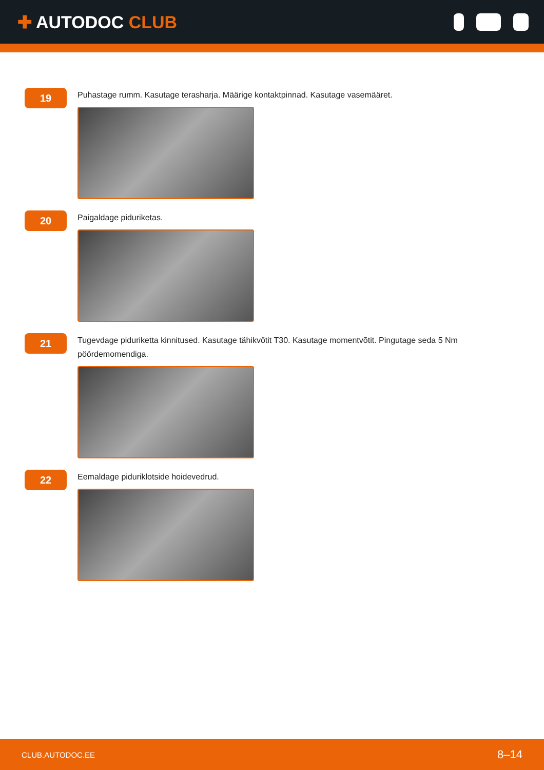✚ AUTODOC CLUB
19
Puhastage rumm. Kasutage terasharja. Määrige kontaktpinnad. Kasutage vasemääret.
20
Paigaldage piduriketas.
21
Tugevdage piduriketta kinnitused. Kasutage tähikvõtit T30. Kasutage momentvõtit. Pingutage seda 5 Nm pöördemomendiga.
22
Eemaldage piduriklotside hoidevedrud.
CLUB.AUTODOC.EE 8–14